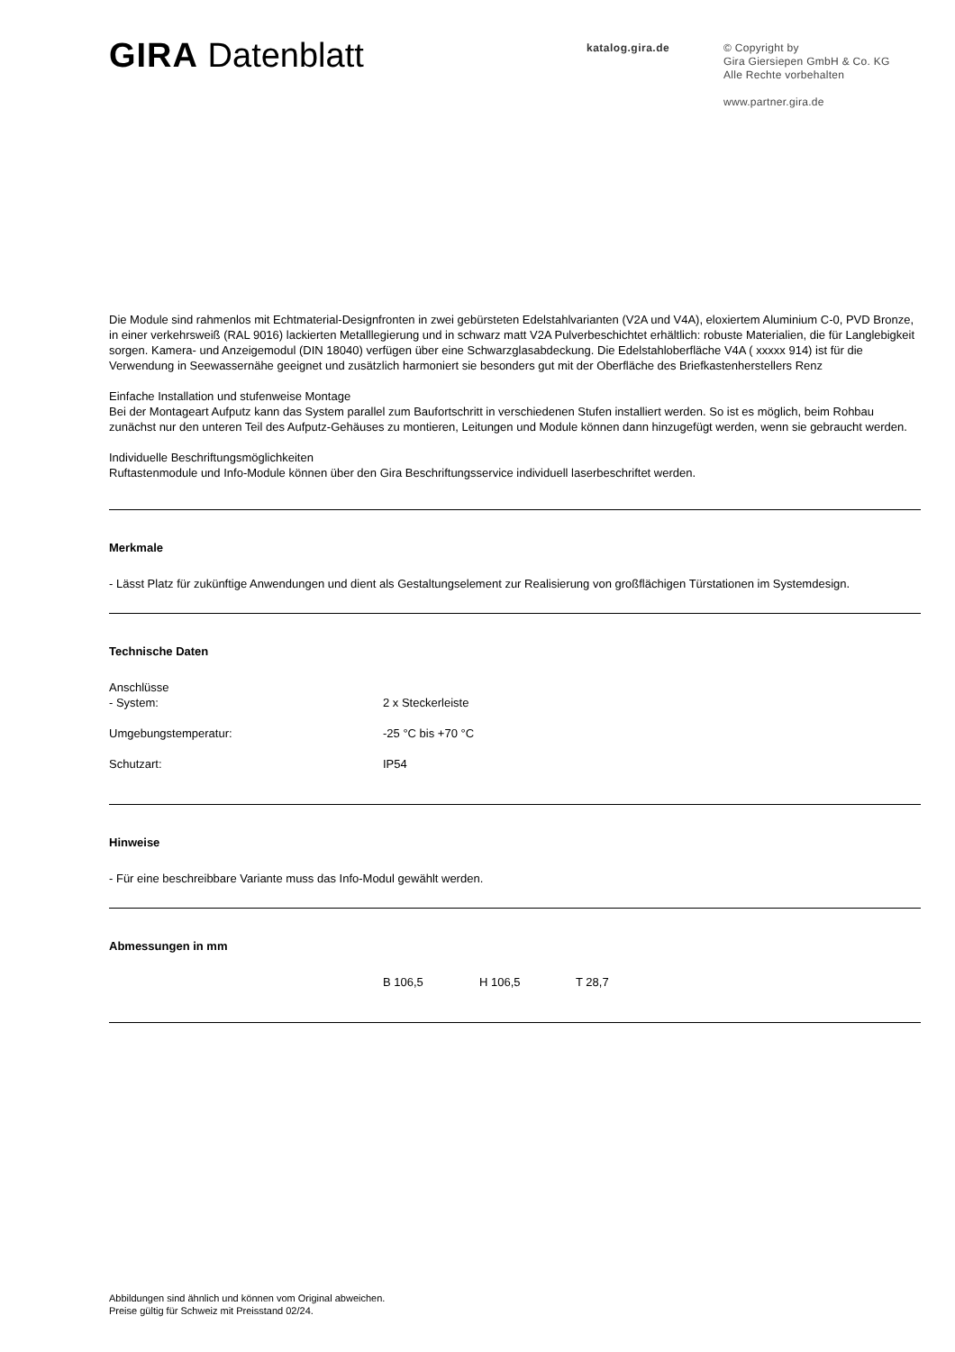GIRA Datenblatt
katalog.gira.de
© Copyright by
Gira Giersiepen GmbH & Co. KG
Alle Rechte vorbehalten
www.partner.gira.de
Die Module sind rahmenlos mit Echtmaterial-Designfronten in zwei gebürsteten Edelstahlvarianten (V2A und V4A), eloxiertem Aluminium C-0, PVD Bronze, in einer verkehrsweiß (RAL 9016) lackierten Metalllegierung und in schwarz matt V2A Pulverbeschichtet erhältlich: robuste Materialien, die für Langlebigkeit sorgen. Kamera- und Anzeigemodul (DIN 18040) verfügen über eine Schwarzglasabdeckung. Die Edelstahloberfläche V4A ( xxxxx 914) ist für die Verwendung in Seewassernähe geeignet und zusätzlich harmoniert sie besonders gut mit der Oberfläche des Briefkastenherstellers Renz
Einfache Installation und stufenweise Montage
Bei der Montageart Aufputz kann das System parallel zum Baufortschritt in verschiedenen Stufen installiert werden. So ist es möglich, beim Rohbau zunächst nur den unteren Teil des Aufputz-Gehäuses zu montieren, Leitungen und Module können dann hinzugefügt werden, wenn sie gebraucht werden.
Individuelle Beschriftungsmöglichkeiten
Ruftastenmodule und Info-Module können über den Gira Beschriftungsservice individuell laserbeschriftet werden.
Merkmale
- Lässt Platz für zukünftige Anwendungen und dient als Gestaltungselement zur Realisierung von großflächigen Türstationen im Systemdesign.
Technische Daten
| Anschlüsse | |
| - System: | 2 x Steckerleiste |
| Umgebungstemperatur: | -25 °C bis +70 °C |
| Schutzart: | IP54 |
Hinweise
- Für eine beschreibbare Variante muss das Info-Modul gewählt werden.
Abmessungen in mm
| | B 106,5 | H 106,5 | T 28,7 |
Abbildungen sind ähnlich und können vom Original abweichen.
Preise gültig für Schweiz mit Preisstand 02/24.